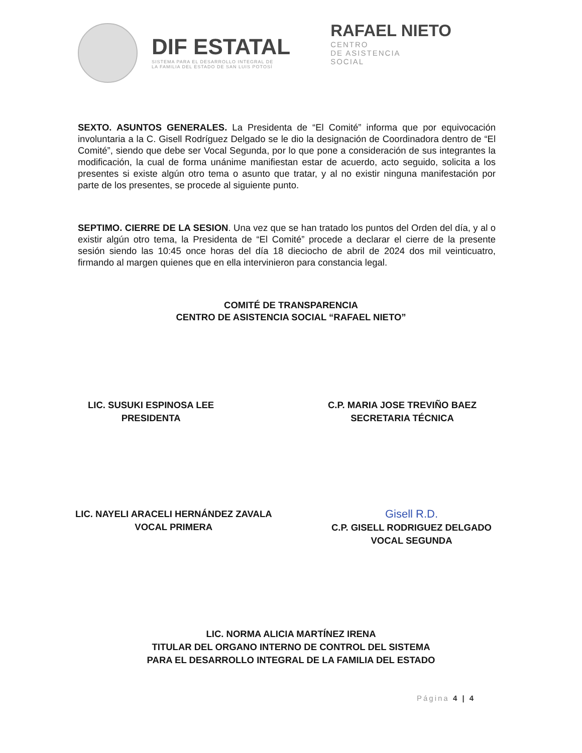DIF ESTATAL
SISTEMA PARA EL DESARROLLO INTEGRAL DE
LA FAMILIA DEL ESTADO DE SAN LUIS POTOSÍ
RAFAEL NIETO
CENTRO
DE ASISTENCIA
SOCIAL
SEXTO. ASUNTOS GENERALES. La Presidenta de “El Comité” informa que por equivocación involuntaria a la C. Gisell Rodríguez Delgado se le dio la designación de Coordinadora dentro de “El Comité”, siendo que debe ser Vocal Segunda, por lo que pone a consideración de sus integrantes la modificación, la cual de forma unánime manifiestan estar de acuerdo, acto seguido, solicita a los presentes si existe algún otro tema o asunto que tratar, y al no existir ninguna manifestación por parte de los presentes, se procede al siguiente punto.
SEPTIMO. CIERRE DE LA SESION. Una vez que se han tratado los puntos del Orden del día, y al o existir algún otro tema, la Presidenta de “El Comité” procede a declarar el cierre de la presente sesión siendo las 10:45 once horas del día 18 dieciocho de abril de 2024 dos mil veinticuatro, firmando al margen quienes que en ella intervinieron para constancia legal.
COMITÉ DE TRANSPARENCIA
CENTRO DE ASISTENCIA SOCIAL “RAFAEL NIETO”
LIC. SUSUKI ESPINOSA LEE
PRESIDENTA
C.P. MARIA JOSE TREVIÑO BAEZ
SECRETARIA TÉCNICA
LIC. NAYELI ARACELI HERNÁNDEZ ZAVALA
VOCAL PRIMERA
Gisell R.D.
C.P. GISELL RODRIGUEZ DELGADO
VOCAL SEGUNDA
LIC. NORMA ALICIA MARTÍNEZ IRENA
TITULAR DEL ORGANO INTERNO DE CONTROL DEL SISTEMA
PARA EL DESARROLLO INTEGRAL DE LA FAMILIA DEL ESTADO
Página 4 | 4